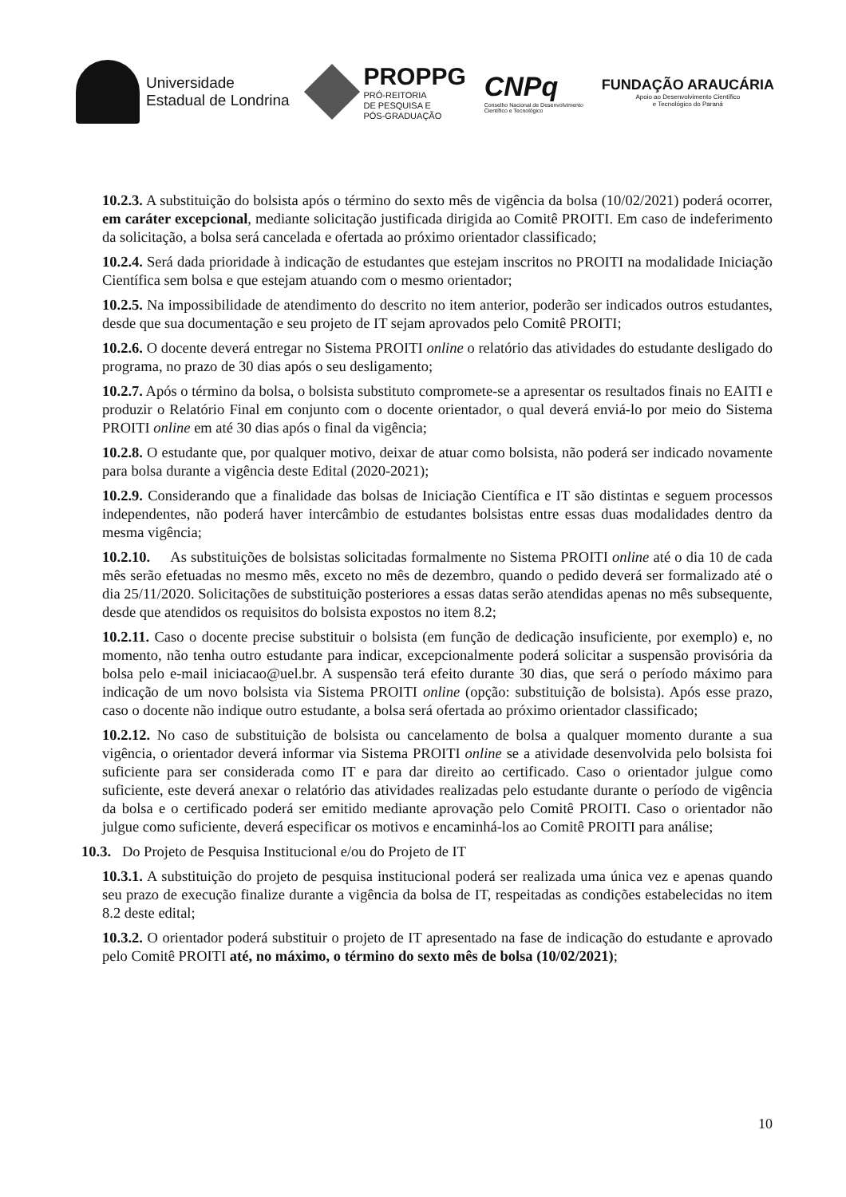Universidade
Estadual de Londrina
PROPPG
PRÓ-REITORIA
DE PESQUISA E
PÓS-GRADUAÇÃO
CNPq
Conselho Nacional de Desenvolvimento
Científico e Tecnológico
FUNDAÇÃO ARAUCÁRIA
Apoio ao Desenvolvimento Científico
e Tecnológico do Paraná
10.2.3. A substituição do bolsista após o término do sexto mês de vigência da bolsa (10/02/2021) poderá ocorrer, em caráter excepcional, mediante solicitação justificada dirigida ao Comitê PROITI. Em caso de indeferimento da solicitação, a bolsa será cancelada e ofertada ao próximo orientador classificado;
10.2.4. Será dada prioridade à indicação de estudantes que estejam inscritos no PROITI na modalidade Iniciação Científica sem bolsa e que estejam atuando com o mesmo orientador;
10.2.5. Na impossibilidade de atendimento do descrito no item anterior, poderão ser indicados outros estudantes, desde que sua documentação e seu projeto de IT sejam aprovados pelo Comitê PROITI;
10.2.6. O docente deverá entregar no Sistema PROITI online o relatório das atividades do estudante desligado do programa, no prazo de 30 dias após o seu desligamento;
10.2.7. Após o término da bolsa, o bolsista substituto compromete-se a apresentar os resultados finais no EAITI e produzir o Relatório Final em conjunto com o docente orientador, o qual deverá enviá-lo por meio do Sistema PROITI online em até 30 dias após o final da vigência;
10.2.8. O estudante que, por qualquer motivo, deixar de atuar como bolsista, não poderá ser indicado novamente para bolsa durante a vigência deste Edital (2020-2021);
10.2.9. Considerando que a finalidade das bolsas de Iniciação Científica e IT são distintas e seguem processos independentes, não poderá haver intercâmbio de estudantes bolsistas entre essas duas modalidades dentro da mesma vigência;
10.2.10. As substituições de bolsistas solicitadas formalmente no Sistema PROITI online até o dia 10 de cada mês serão efetuadas no mesmo mês, exceto no mês de dezembro, quando o pedido deverá ser formalizado até o dia 25/11/2020. Solicitações de substituição posteriores a essas datas serão atendidas apenas no mês subsequente, desde que atendidos os requisitos do bolsista expostos no item 8.2;
10.2.11. Caso o docente precise substituir o bolsista (em função de dedicação insuficiente, por exemplo) e, no momento, não tenha outro estudante para indicar, excepcionalmente poderá solicitar a suspensão provisória da bolsa pelo e-mail iniciacao@uel.br. A suspensão terá efeito durante 30 dias, que será o período máximo para indicação de um novo bolsista via Sistema PROITI online (opção: substituição de bolsista). Após esse prazo, caso o docente não indique outro estudante, a bolsa será ofertada ao próximo orientador classificado;
10.2.12. No caso de substituição de bolsista ou cancelamento de bolsa a qualquer momento durante a sua vigência, o orientador deverá informar via Sistema PROITI online se a atividade desenvolvida pelo bolsista foi suficiente para ser considerada como IT e para dar direito ao certificado. Caso o orientador julgue como suficiente, este deverá anexar o relatório das atividades realizadas pelo estudante durante o período de vigência da bolsa e o certificado poderá ser emitido mediante aprovação pelo Comitê PROITI. Caso o orientador não julgue como suficiente, deverá especificar os motivos e encaminhá-los ao Comitê PROITI para análise;
10.3. Do Projeto de Pesquisa Institucional e/ou do Projeto de IT
10.3.1. A substituição do projeto de pesquisa institucional poderá ser realizada uma única vez e apenas quando seu prazo de execução finalize durante a vigência da bolsa de IT, respeitadas as condições estabelecidas no item 8.2 deste edital;
10.3.2. O orientador poderá substituir o projeto de IT apresentado na fase de indicação do estudante e aprovado pelo Comitê PROITI até, no máximo, o término do sexto mês de bolsa (10/02/2021);
10